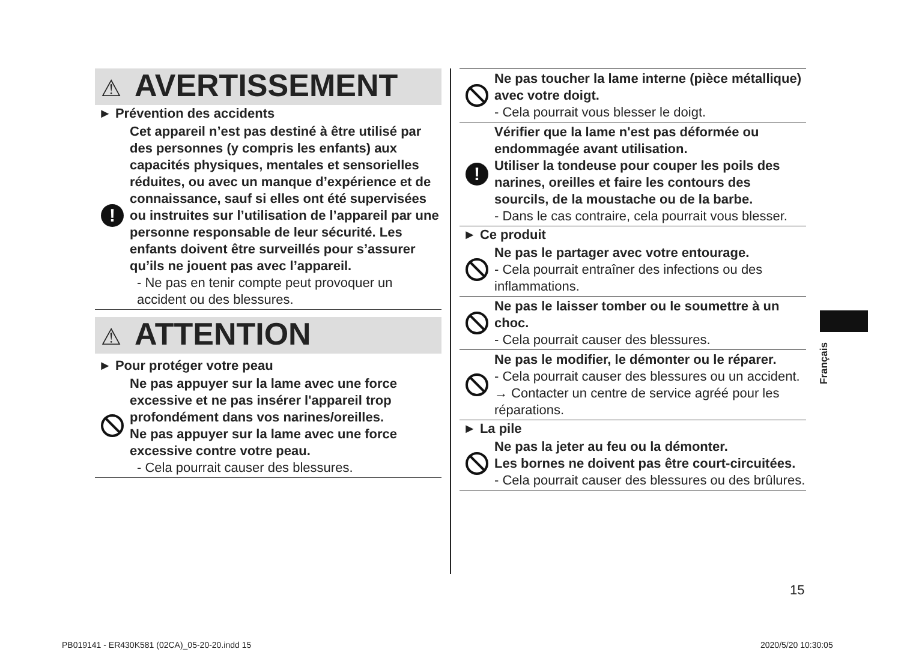⚠ AVERTISSEMENT
► Prévention des accidents
!
Cet appareil n’est pas destiné à être utilisé par des personnes (y compris les enfants) aux capacités physiques, mentales et sensorielles réduites, ou avec un manque d’expérience et de connaissance, sauf si elles ont été supervisées ou instruites sur l’utilisation de l’appareil par une personne responsable de leur sécurité. Les enfants doivent être surveillés pour s’assurer qu’ils ne jouent pas avec l’appareil.
- Ne pas en tenir compte peut provoquer un accident ou des blessures.
⚠ ATTENTION
► Pour protéger votre peau
Ne pas appuyer sur la lame avec une force excessive et ne pas insérer l'appareil trop profondément dans vos narines/oreilles.
Ne pas appuyer sur la lame avec une force excessive contre votre peau.
- Cela pourrait causer des blessures.
Ne pas toucher la lame interne (pièce métallique) avec votre doigt.
- Cela pourrait vous blesser le doigt.
!
Vérifier que la lame n'est pas déformée ou endommagée avant utilisation.
Utiliser la tondeuse pour couper les poils des narines, oreilles et faire les contours des sourcils, de la moustache ou de la barbe.
- Dans le cas contraire, cela pourrait vous blesser.
► Ce produit
Ne pas le partager avec votre entourage.
- Cela pourrait entraîner des infections ou des inflammations.
Ne pas le laisser tomber ou le soumettre à un choc.
- Cela pourrait causer des blessures.
Ne pas le modifier, le démonter ou le réparer.
- Cela pourrait causer des blessures ou un accident.
→ Contacter un centre de service agréé pour les réparations.
► La pile
Ne pas la jeter au feu ou la démonter.
Les bornes ne doivent pas être court-circuitées.
- Cela pourrait causer des blessures ou des brûlures.
Français
15
PB019141 - ER430K581 (02CA)_05-20-20.indd 15
2020/5/20 10:30:05